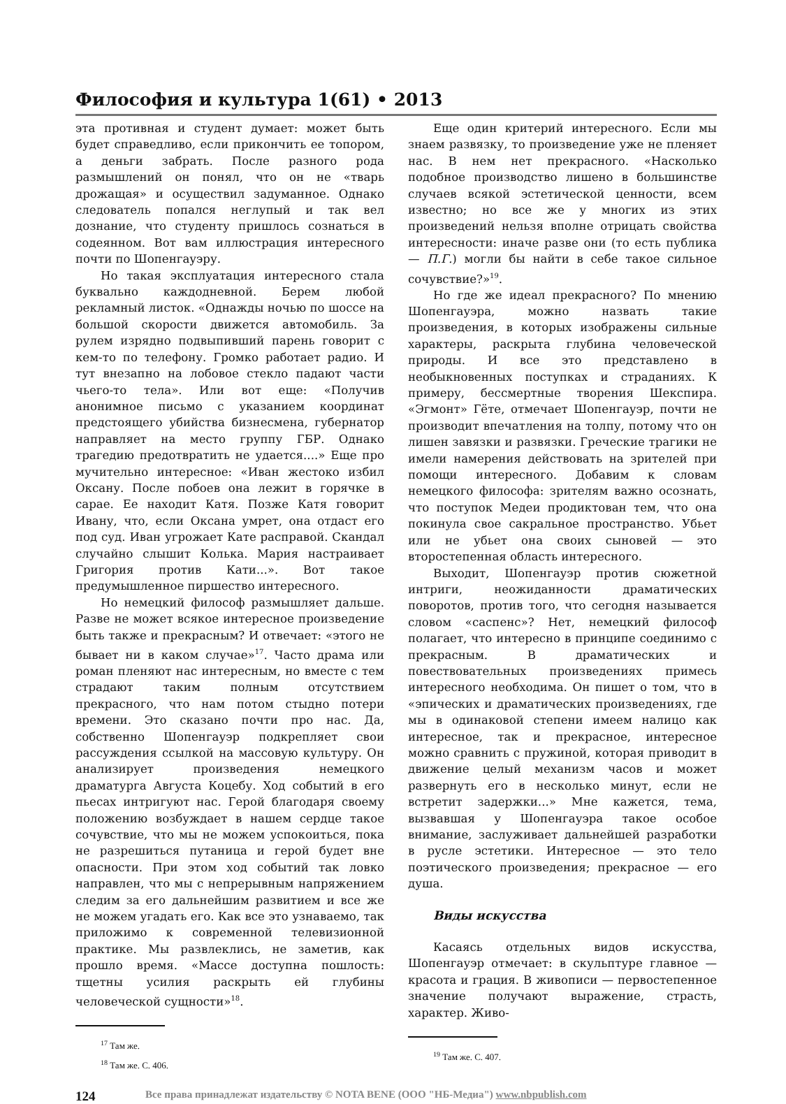Философия и культура 1(61) • 2013
эта противная и студент думает: может быть будет справедливо, если прикончить ее топором, а деньги забрать. После разного рода размышлений он понял, что он не «тварь дрожащая» и осуществил задуманное. Однако следователь попался неглупый и так вел дознание, что студенту пришлось сознаться в содеянном. Вот вам иллюстрация интересного почти по Шопенгауэру.
Но такая эксплуатация интересного стала буквально каждодневной. Берем любой рекламный листок. «Однажды ночью по шоссе на большой скорости движется автомобиль. За рулем изрядно подвыпивший парень говорит с кем-то по телефону. Громко работает радио. И тут внезапно на лобовое стекло падают части чьего-то тела». Или вот еще: «Получив анонимное письмо с указанием координат предстоящего убийства бизнесмена, губернатор направляет на место группу ГБР. Однако трагедию предотвратить не удается....» Еще про мучительно интересное: «Иван жестоко избил Оксану. После побоев она лежит в горячке в сарае. Ее находит Катя. Позже Катя говорит Ивану, что, если Оксана умрет, она отдаст его под суд. Иван угрожает Кате расправой. Скандал случайно слышит Колька. Мария настраивает Григория против Кати...». Вот такое предумышленное пиршество интересного.
Но немецкий философ размышляет дальше. Разве не может всякое интересное произведение быть также и прекрасным? И отвечает: «этого не бывает ни в каком случае»<sup>17</sup>. Часто драма или роман пленяют нас интересным, но вместе с тем страдают таким полным отсутствием прекрасного, что нам потом стыдно потери времени. Это сказано почти про нас. Да, собственно Шопенгауэр подкрепляет свои рассуждения ссылкой на массовую культуру. Он анализирует произведения немецкого драматурга Августа Коцебу. Ход событий в его пьесах интригуют нас. Герой благодаря своему положению возбуждает в нашем сердце такое сочувствие, что мы не можем успокоиться, пока не разрешиться путаница и герой будет вне опасности. При этом ход событий так ловко направлен, что мы с непрерывным напряжением следим за его дальнейшим развитием и все же не можем угадать его. Как все это узнаваемо, так приложимо к современной телевизионной практике. Мы развлеклись, не заметив, как прошло время. «Массе доступна пошлость: тщетны усилия раскрыть ей глубины человеческой сущности»<sup>18</sup>.
<sup>17</sup> Там же.
<sup>18</sup> Там же. С. 406.
Еще один критерий интересного. Если мы знаем развязку, то произведение уже не пленяет нас. В нем нет прекрасного. «Насколько подобное производство лишено в большинстве случаев всякой эстетической ценности, всем известно; но все же у многих из этих произведений нельзя вполне отрицать свойства интересности: иначе разве они (то есть публика — П.Г.) могли бы найти в себе такое сильное сочувствие?»<sup>19</sup>.
Но где же идеал прекрасного? По мнению Шопенгауэра, можно назвать такие произведения, в которых изображены сильные характеры, раскрыта глубина человеческой природы. И все это представлено в необыкновенных поступках и страданиях. К примеру, бессмертные творения Шекспира. «Эгмонт» Гёте, отмечает Шопенгауэр, почти не производит впечатления на толпу, потому что он лишен завязки и развязки. Греческие трагики не имели намерения действовать на зрителей при помощи интересного. Добавим к словам немецкого философа: зрителям важно осознать, что поступок Медеи продиктован тем, что она покинула свое сакральное пространство. Убьет или не убьет она своих сыновей — это второстепенная область интересного.
Выходит, Шопенгауэр против сюжетной интриги, неожиданности драматических поворотов, против того, что сегодня называется словом «саспенс»? Нет, немецкий философ полагает, что интересно в принципе соединимо с прекрасным. В драматических и повествовательных произведениях примесь интересного необходима. Он пишет о том, что в «эпических и драматических произведениях, где мы в одинаковой степени имеем налицо как интересное, так и прекрасное, интересное можно сравнить с пружиной, которая приводит в движение целый механизм часов и может развернуть его в несколько минут, если не встретит задержки...» Мне кажется, тема, вызвавшая у Шопенгауэра такое особое внимание, заслуживает дальнейшей разработки в русле эстетики. Интересное — это тело поэтического произведения; прекрасное — его душа.
Виды искусства
Касаясь отдельных видов искусства, Шопенгауэр отмечает: в скульптуре главное — красота и грация. В живописи — первостепенное значение получают выражение, страсть, характер. Живо-
<sup>19</sup> Там же. С. 407.
124 Все права принадлежат издательству © NOTA BENE (ООО "НБ-Медиа") www.nbpublish.com